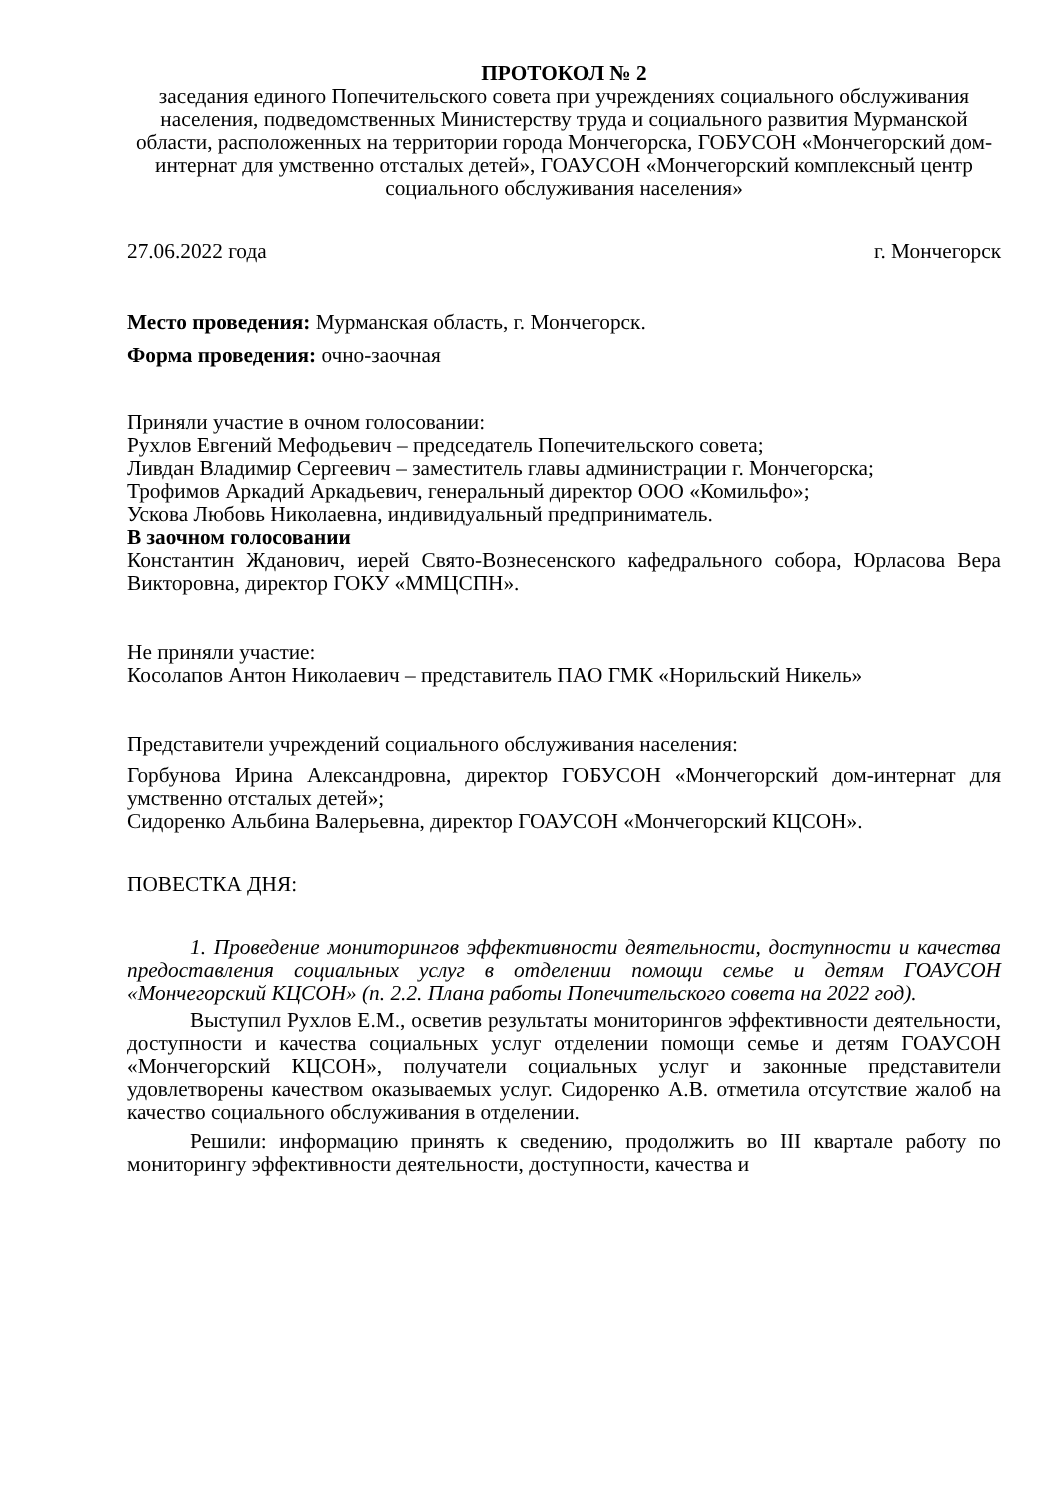ПРОТОКОЛ № 2
заседания единого Попечительского совета при учреждениях социального обслуживания населения, подведомственных Министерству труда и социального развития Мурманской области, расположенных на территории города Мончегорска, ГОБУСОН «Мончегорский дом-интернат для умственно отсталых детей», ГОАУСОН «Мончегорский комплексный центр социального обслуживания населения»
27.06.2022 года г. Мончегорск
Место проведения: Мурманская область, г. Мончегорск.
Форма проведения: очно-заочная
Приняли участие в очном голосовании:
Рухлов Евгений Мефодьевич – председатель Попечительского совета;
Ливдан Владимир Сергеевич – заместитель главы администрации г. Мончегорска;
Трофимов Аркадий Аркадьевич, генеральный директор ООО «Комильфо»;
Ускова Любовь Николаевна, индивидуальный предприниматель.
В заочном голосовании
Константин Жданович, иерей Свято-Вознесенского кафедрального собора, Юрласова Вера Викторовна, директор ГОКУ «ММЦСПН».
Не приняли участие:
Косолапов Антон Николаевич – представитель ПАО ГМК «Норильский Никель»
Представители учреждений социального обслуживания населения:
Горбунова Ирина Александровна, директор ГОБУСОН «Мончегорский дом-интернат для умственно отсталых детей»;
Сидоренко Альбина Валерьевна, директор ГОАУСОН «Мончегорский КЦСОН».
ПОВЕСТКА ДНЯ:
1. Проведение мониторингов эффективности деятельности, доступности и качества предоставления социальных услуг в отделении помощи семье и детям ГОАУСОН «Мончегорский КЦСОН» (п. 2.2. Плана работы Попечительского совета на 2022 год).
Выступил Рухлов Е.М., осветив результаты мониторингов эффективности деятельности, доступности и качества социальных услуг отделении помощи семье и детям ГОАУСОН «Мончегорский КЦСОН», получатели социальных услуг и законные представители удовлетворены качеством оказываемых услуг. Сидоренко А.В. отметила отсутствие жалоб на качество социального обслуживания в отделении.
Решили: информацию принять к сведению, продолжить во III квартале работу по мониторингу эффективности деятельности, доступности, качества и